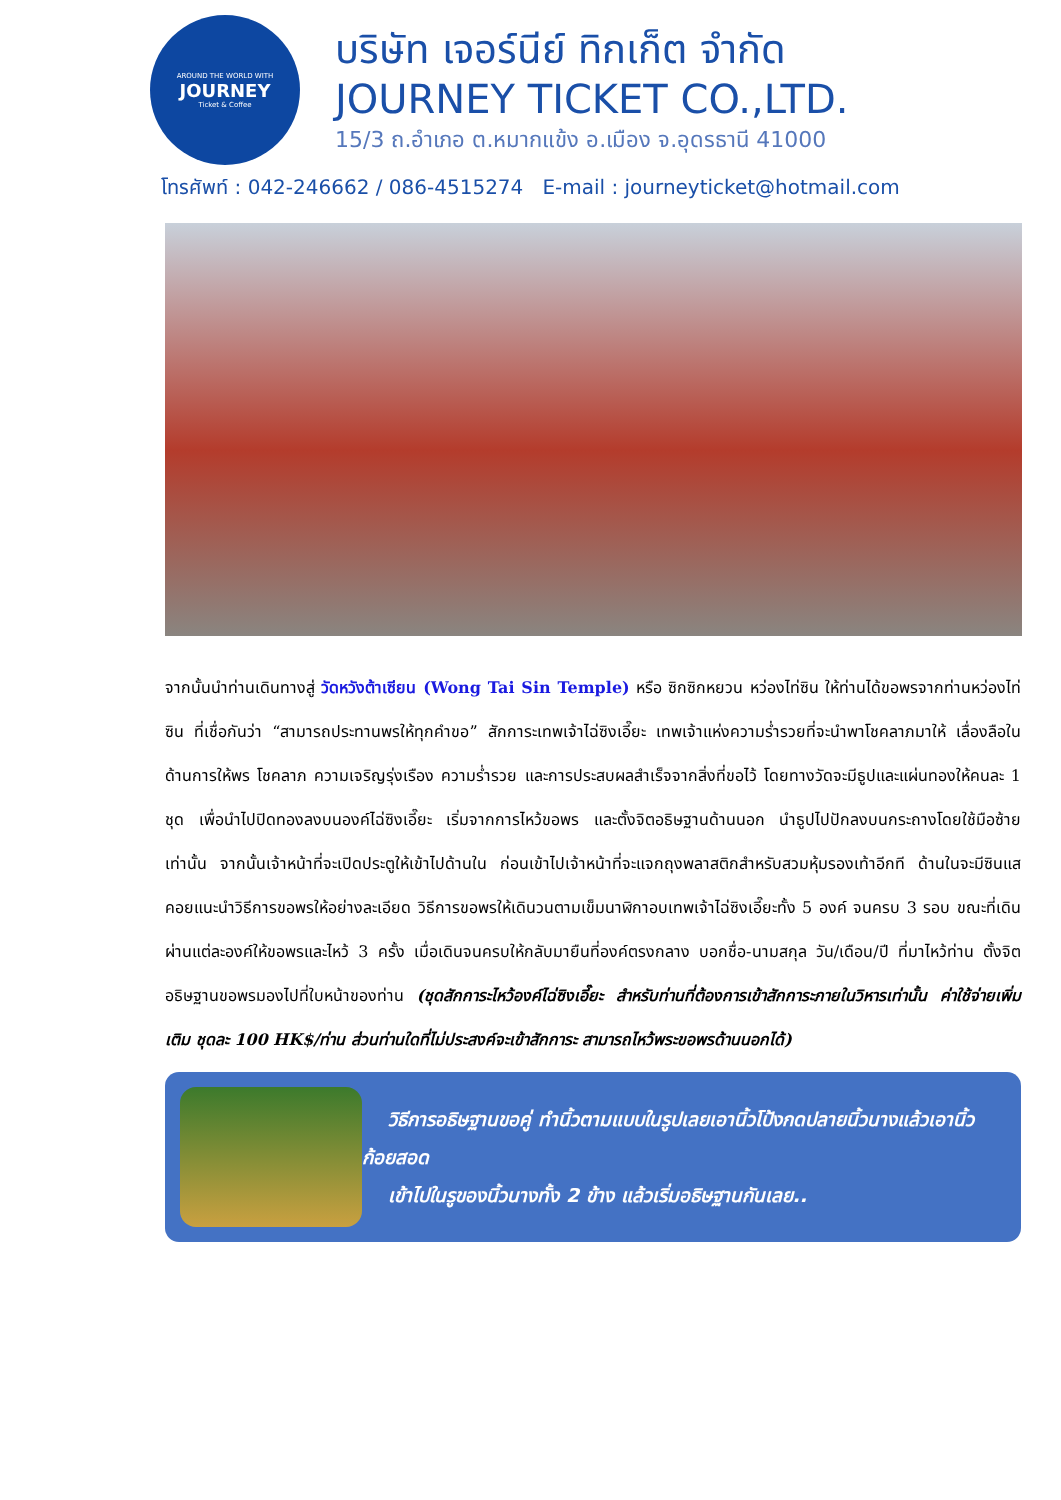AROUND THE WORLD WITH
JOURNEY
Ticket & Coffee
บริษัท เจอร์นีย์ ทิกเก็ต จำกัด
JOURNEY TICKET CO.,LTD.
15/3 ถ.อำเภอ ต.หมากแข้ง อ.เมือง จ.อุดรธานี 41000
โทรศัพท์ : 042-246662 / 086-4515274 E-mail : journeyticket@hotmail.com
จากนั้นนำท่านเดินทางสู่ วัดหวังต้าเซียน (Wong Tai Sin Temple) หรือ ซิกซิกหยวน หว่องไท่ซิน ให้ท่านได้ขอพรจากท่านหว่องไท่ซิน ที่เชื่อกันว่า “สามารถประทานพรให้ทุกคำขอ” สักการะเทพเจ้าไฉ่ซิงเอี๊ยะ เทพเจ้าแห่งความร่ำรวยที่จะนำพาโชคลาภมาให้ เลื่องลือในด้านการให้พร โชคลาภ ความเจริญรุ่งเรือง ความร่ำรวย และการประสบผลสำเร็จจากสิ่งที่ขอไว้ โดยทางวัดจะมีธูปและแผ่นทองให้คนละ 1 ชุด เพื่อนำไปปิดทองลงบนองค์ไฉ่ซิงเอี๊ยะ เริ่มจากการไหว้ขอพร และตั้งจิตอธิษฐานด้านนอก นำธูปไปปักลงบนกระถางโดยใช้มือซ้ายเท่านั้น จากนั้นเจ้าหน้าที่จะเปิดประตูให้เข้าไปด้านใน ก่อนเข้าไปเจ้าหน้าที่จะแจกถุงพลาสติกสำหรับสวมหุ้มรองเท้าอีกที ด้านในจะมีซินแสคอยแนะนำวิธีการขอพรให้อย่างละเอียด วิธีการขอพรให้เดินวนตามเข็มนาฬิกาอบเทพเจ้าไฉ่ซิงเอี๊ยะทั้ง 5 องค์ จนครบ 3 รอบ ขณะที่เดินผ่านแต่ละองค์ให้ขอพรและไหว้ 3 ครั้ง เมื่อเดินจนครบให้กลับมายืนที่องค์ตรงกลาง บอกชื่อ-นามสกุล วัน/เดือน/ปี ที่มาไหว้ท่าน ตั้งจิตอธิษฐานขอพรมองไปที่ใบหน้าของท่าน (ชุดสักการะไหว้องค์ไฉ่ซิงเอี๊ยะ สำหรับท่านที่ต้องการเข้าสักการะภายในวิหารเท่านั้น ค่าใช้จ่ายเพิ่มเติม ชุดละ 100 HK$/ท่าน ส่วนท่านใดที่ไม่ประสงค์จะเข้าสักการะ สามารถไหว้พระขอพรด้านนอกได้)
วิธีการอธิษฐานขอคู่ ทำนิ้วตามแบบในรูปเลยเอานิ้วโป้งกดปลายนิ้วนางแล้วเอานิ้วก้อยสอด
เข้าไปในรูของนิ้วนางทั้ง 2 ข้าง แล้วเริ่มอธิษฐานกันเลย..